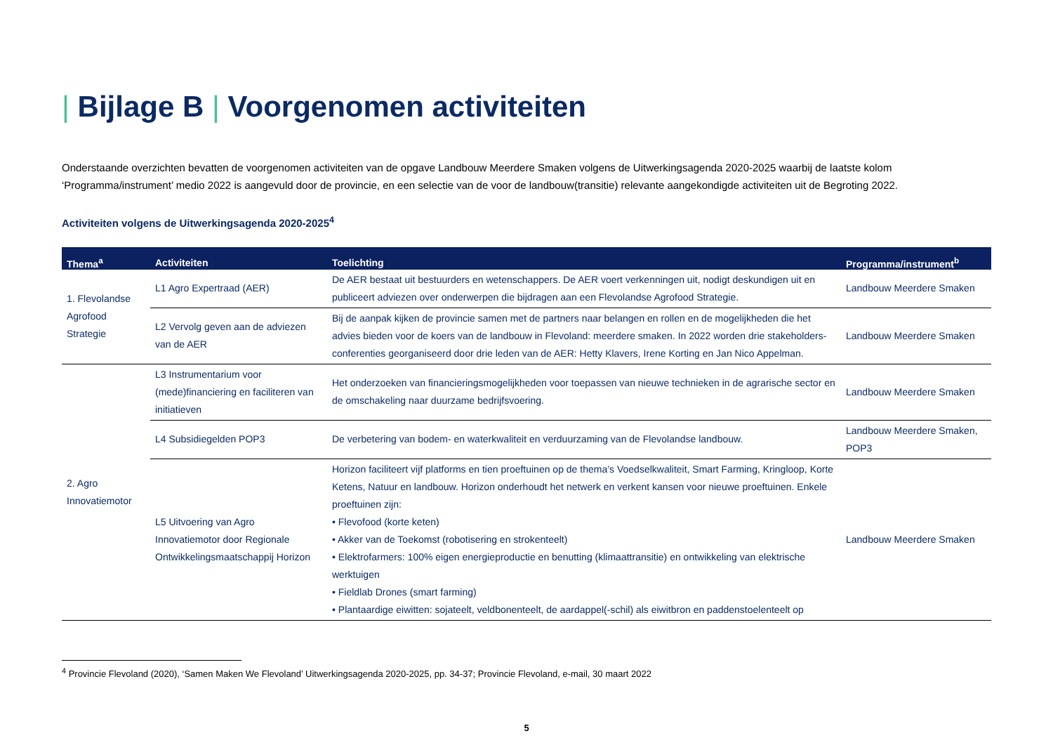| Bijlage B | Voorgenomen activiteiten
Onderstaande overzichten bevatten de voorgenomen activiteiten van de opgave Landbouw Meerdere Smaken volgens de Uitwerkingsagenda 2020-2025 waarbij de laatste kolom ‘Programma/instrument’ medio 2022 is aangevuld door de provincie, en een selectie van de voor de landbouw(transitie) relevante aangekondigde activiteiten uit de Begroting 2022.
Activiteiten volgens de Uitwerkingsagenda 2020-2025<sup>4</sup>
| Thema<sup>a</sup> | Activiteiten | Toelichting | Programma/instrument<sup>b</sup> |
| --- | --- | --- | --- |
| 1. Flevolandse Agrofood Strategie | L1 Agro Expertraad (AER) | De AER bestaat uit bestuurders en wetenschappers. De AER voert verkenningen uit, nodigt deskundigen uit en publiceert adviezen over onderwerpen die bijdragen aan een Flevolandse Agrofood Strategie. | Landbouw Meerdere Smaken |
| | L2 Vervolg geven aan de adviezen van de AER | Bij de aanpak kijken de provincie samen met de partners naar belangen en rollen en de mogelijkheden die het advies bieden voor de koers van de landbouw in Flevoland: meerdere smaken. In 2022 worden drie stakeholders-conferenties georganiseerd door drie leden van de AER: Hetty Klavers, Irene Korting en Jan Nico Appelman. | Landbouw Meerdere Smaken |
| 2. Agro Innovatiemotor | L3 Instrumentarium voor (mede)financiering en faciliteren van initiatieven | Het onderzoeken van financieringsmogelijkheden voor toepassen van nieuwe technieken in de agrarische sector en de omschakeling naar duurzame bedrijfsvoering. | Landbouw Meerdere Smaken |
| | L4 Subsidiegelden POP3 | De verbetering van bodem- en waterkwaliteit en verduurzaming van de Flevolandse landbouw. | Landbouw Meerdere Smaken, POP3 |
| | L5 Uitvoering van Agro Innovatiemotor door Regionale Ontwikkelingsmaatschappij Horizon | Horizon faciliteert vijf platforms en tien proeftuinen op de thema’s Voedselkwaliteit, Smart Farming, Kringloop, Korte Ketens, Natuur en landbouw. Horizon onderhoudt het netwerk en verkent kansen voor nieuwe proeftuinen. Enkele proeftuinen zijn: • Flevofood (korte keten) • Akker van de Toekomst (robotisering en strokenteelt) • Elektrofarmers: 100% eigen energieproductie en benutting (klimaattransitie) en ontwikkeling van elektrische werktuigen • Fieldlab Drones (smart farming) • Plantaardige eiwitten: sojateelt, veldbonenteelt, de aardappel(-schil) als eiwitbron en paddenstoelenteelt op | Landbouw Meerdere Smaken |
<sup>4</sup> Provincie Flevoland (2020), ‘Samen Maken We Flevoland’ Uitwerkingsagenda 2020-2025, pp. 34-37; Provincie Flevoland, e-mail, 30 maart 2022
5